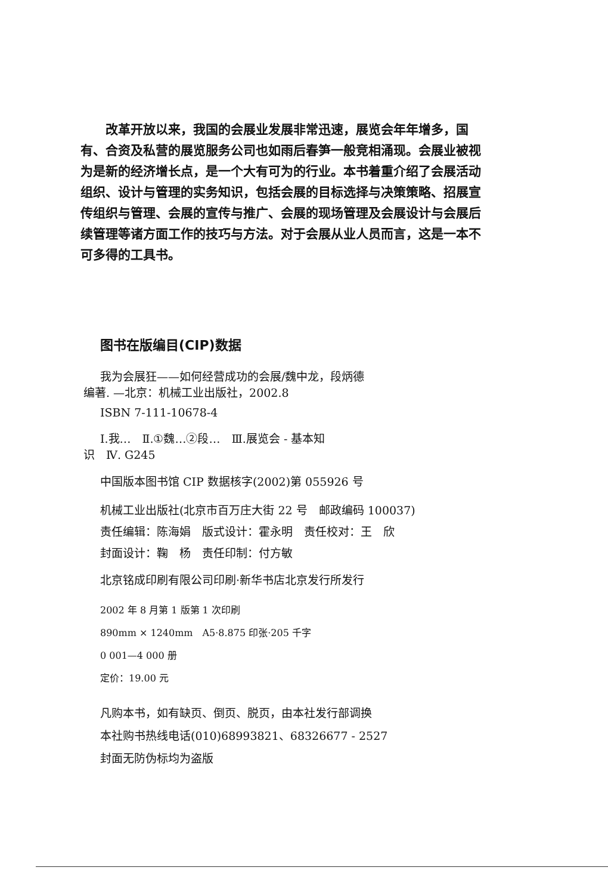改革开放以来，我国的会展业发展非常迅速，展览会年年增多，国有、合资及私营的展览服务公司也如雨后春笋一般竞相涌现。会展业被视为是新的经济增长点，是一个大有可为的行业。本书着重介绍了会展活动组织、设计与管理的实务知识，包括会展的目标选择与决策策略、招展宣传组织与管理、会展的宣传与推广、会展的现场管理及会展设计与会展后续管理等诸方面工作的技巧与方法。对于会展从业人员而言，这是一本不可多得的工具书。
图书在版编目(CIP)数据
我为会展狂——如何经营成功的会展/魏中龙，段炳德
编著. —北京：机械工业出版社，2002.8
ISBN 7-111-10678-4
Ⅰ.我…　Ⅱ.①魏…②段…　Ⅲ.展览会 - 基本知
识　Ⅳ. G245
中国版本图书馆 CIP 数据核字(2002)第 055926 号
机械工业出版社(北京市百万庄大街 22 号　邮政编码 100037)
责任编辑：陈海娟　版式设计：霍永明　责任校对：王　欣
封面设计：鞠　杨　责任印制：付方敏
北京铭成印刷有限公司印刷·新华书店北京发行所发行
2002 年 8 月第 1 版第 1 次印刷
890mm × 1240mm　A5·8.875 印张·205 千字
0 001—4 000 册
定价：19.00 元
凡购本书，如有缺页、倒页、脱页，由本社发行部调换
本社购书热线电话(010)68993821、68326677 - 2527
封面无防伪标均为盗版